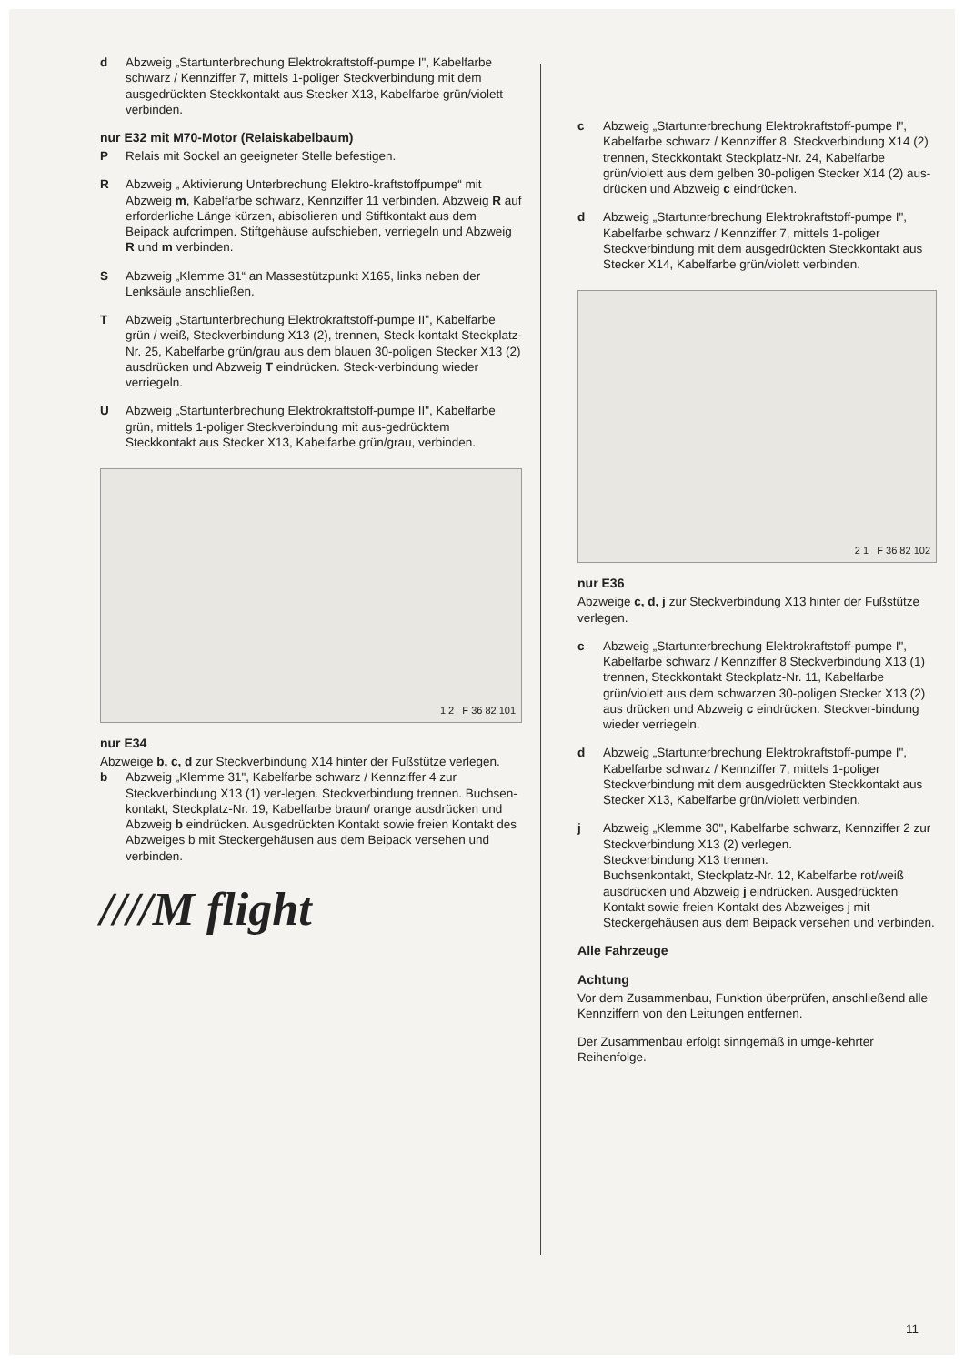d Abzweig „Startunterbrechung Elektrokraftstoff-pumpe I", Kabelfarbe schwarz / Kennziffer 7, mittels 1-poliger Steckverbindung mit dem ausgedrückten Steckkontakt aus Stecker X13, Kabelfarbe grün/violett verbinden.
nur E32 mit M70-Motor (Relaiskabelbaum)
P Relais mit Sockel an geeigneter Stelle befestigen.
R Abzweig „ Aktivierung Unterbrechung Elektro-kraftstoffpumpe“ mit Abzweig m, Kabelfarbe schwarz, Kennziffer 11 verbinden. Abzweig R auf erforderliche Länge kürzen, abisolieren und Stiftkontakt aus dem Beipack aufcrimpen. Stiftgehäuse aufschieben, verriegeln und Abzweig R und m verbinden.
S Abzweig „Klemme 31“ an Massestützpunkt X165, links neben der Lenksäule anschließen.
T Abzweig „Startunterbrechung Elektrokraftstoff-pumpe II", Kabelfarbe grün / weiß, Steckverbindung X13 (2), trennen, Steck-kontakt Steckplatz-Nr. 25, Kabelfarbe grün/grau aus dem blauen 30-poligen Stecker X13 (2) ausdrücken und Abzweig T eindrücken. Steck-verbindung wieder verriegeln.
U Abzweig „Startunterbrechung Elektrokraftstoff-pumpe II", Kabelfarbe grün, mittels 1-poliger Steckverbindung mit aus-gedrücktem Steckkontakt aus Stecker X13, Kabelfarbe grün/grau, verbinden.
1 2 F 36 82 101
nur E34
Abzweige b, c, d zur Steckverbindung X14 hinter der Fußstütze verlegen.
b Abzweig „Klemme 31", Kabelfarbe schwarz / Kennziffer 4 zur Steckverbindung X13 (1) ver-legen. Steckverbindung trennen. Buchsen-kontakt, Steckplatz-Nr. 19, Kabelfarbe braun/ orange ausdrücken und Abzweig b eindrücken. Ausgedrückten Kontakt sowie freien Kontakt des Abzweiges b mit Steckergehäusen aus dem Beipack versehen und verbinden.
////M flight
c Abzweig „Startunterbrechung Elektrokraftstoff-pumpe I", Kabelfarbe schwarz / Kennziffer 8. Steckverbindung X14 (2) trennen, Steckkontakt Steckplatz-Nr. 24, Kabelfarbe grün/violett aus dem gelben 30-poligen Stecker X14 (2) aus-drücken und Abzweig c eindrücken.
d Abzweig „Startunterbrechung Elektrokraftstoff-pumpe I", Kabelfarbe schwarz / Kennziffer 7, mittels 1-poliger Steckverbindung mit dem ausgedrückten Steckkontakt aus Stecker X14, Kabelfarbe grün/violett verbinden.
2 1 F 36 82 102
nur E36
Abzweige c, d, j zur Steckverbindung X13 hinter der Fußstütze verlegen.
c Abzweig „Startunterbrechung Elektrokraftstoff-pumpe I", Kabelfarbe schwarz / Kennziffer 8 Steckverbindung X13 (1) trennen, Steckkontakt Steckplatz-Nr. 11, Kabelfarbe grün/violett aus dem schwarzen 30-poligen Stecker X13 (2) aus drücken und Abzweig c eindrücken. Steckver-bindung wieder verriegeln.
d Abzweig „Startunterbrechung Elektrokraftstoff-pumpe I", Kabelfarbe schwarz / Kennziffer 7, mittels 1-poliger Steckverbindung mit dem ausgedrückten Steckkontakt aus Stecker X13, Kabelfarbe grün/violett verbinden.
j Abzweig „Klemme 30", Kabelfarbe schwarz, Kennziffer 2 zur Steckverbindung X13 (2) verlegen.
Steckverbindung X13 trennen.
Buchsenkontakt, Steckplatz-Nr. 12, Kabelfarbe rot/weiß ausdrücken und Abzweig j eindrücken. Ausgedrückten Kontakt sowie freien Kontakt des Abzweiges j mit Steckergehäusen aus dem Beipack versehen und verbinden.
Alle Fahrzeuge
Achtung
Vor dem Zusammenbau, Funktion überprüfen, anschließend alle Kennziffern von den Leitungen entfernen.
Der Zusammenbau erfolgt sinngemäß in umge-kehrter Reihenfolge.
11